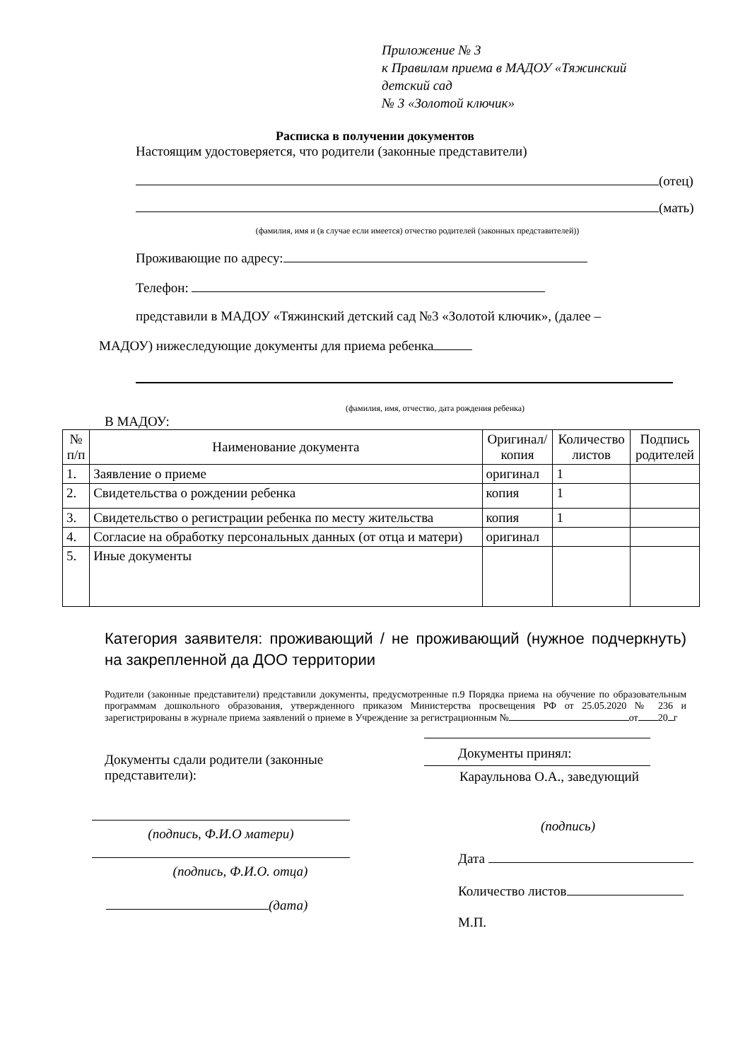Приложение № 3
к Правилам приема в МАДОУ «Тяжинский
детский сад
№ 3 «Золотой ключик»
Расписка в получении документов
Настоящим удостоверяется, что родители (законные представители)
(отец)
(мать)
(фамилия, имя и (в случае если имеется) отчество родителей (законных представителей))
Проживающие по адресу:
Телефон:
представили в МАДОУ «Тяжинский детский сад №3 «Золотой ключик», (далее –
МАДОУ) нижеследующие документы для приема ребенка
(фамилия, имя, отчество, дата рождения ребенка)
В МАДОУ:
| № п/п | Наименование документа | Оригинал/ копия | Количество листов | Подпись родителей |
| --- | --- | --- | --- | --- |
| 1. | Заявление о приеме | оригинал | 1 | |
| 2. | Свидетельства о рождении ребенка | копия | 1 | |
| 3. | Свидетельство о регистрации ребенка по месту жительства | копия | 1 | |
| 4. | Согласие на обработку персональных данных (от отца и матери) | оригинал | | |
| 5. | Иные документы | | | |
Категория заявителя: проживающий / не проживающий (нужное подчеркнуть) на закрепленной да ДОО территории
Родители (законные представители) представили документы, предусмотренные п.9 Порядка приема на обучение по образовательным программам дошкольного образования, утвержденного приказом Министерства просвещения РФ от 25.05.2020 № 236 и зарегистрированы в журнале приема заявлений о приеме в Учреждение за регистрационным № от 20 г
Документы сдали родители (законные представители):
(подпись, Ф.И.О матери)
(подпись, Ф.И.О. отца)
(дата)
Документы принял:
Караульнова О.А., заведующий
(подпись)
Дата
Количество листов
М.П.